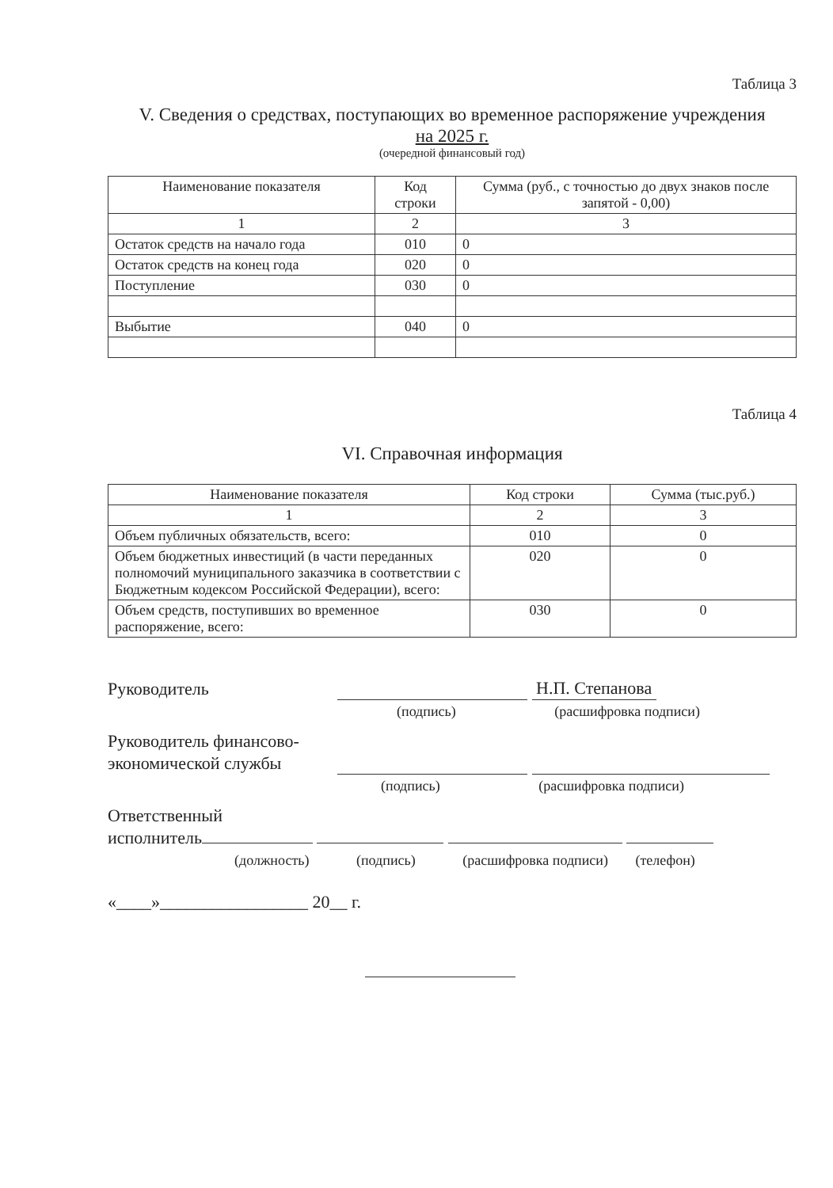Таблица 3
V. Сведения о средствах, поступающих во временное распоряжение учреждения
на 2025 г.
(очередной финансовый год)
| Наименование показателя | Код строки | Сумма (руб., с точностью до двух знаков после запятой - 0,00) |
| --- | --- | --- |
| 1 | 2 | 3 |
| Остаток средств на начало года | 010 | 0 |
| Остаток средств на конец года | 020 | 0 |
| Поступление | 030 | 0 |
| Выбытие | 040 | 0 |
Таблица 4
VI. Справочная информация
| Наименование показателя | Код строки | Сумма (тыс.руб.) |
| --- | --- | --- |
| 1 | 2 | 3 |
| Объем публичных обязательств, всего: | 010 | 0 |
| Объем бюджетных инвестиций (в части переданных полномочий муниципального заказчика в соответствии с Бюджетным кодексом Российской Федерации), всего: | 020 | 0 |
| Объем средств, поступивших во временное распоряжение, всего: | 030 | 0 |
Руководитель Н.П. Степанова
(подпись) (расшифровка подписи)
Руководитель финансово-экономической службы
(подпись) (расшифровка подписи)
Ответственный
исполнитель
(должность) (подпись) (расшифровка подписи) (телефон)
«____»_________________ 20__ г.